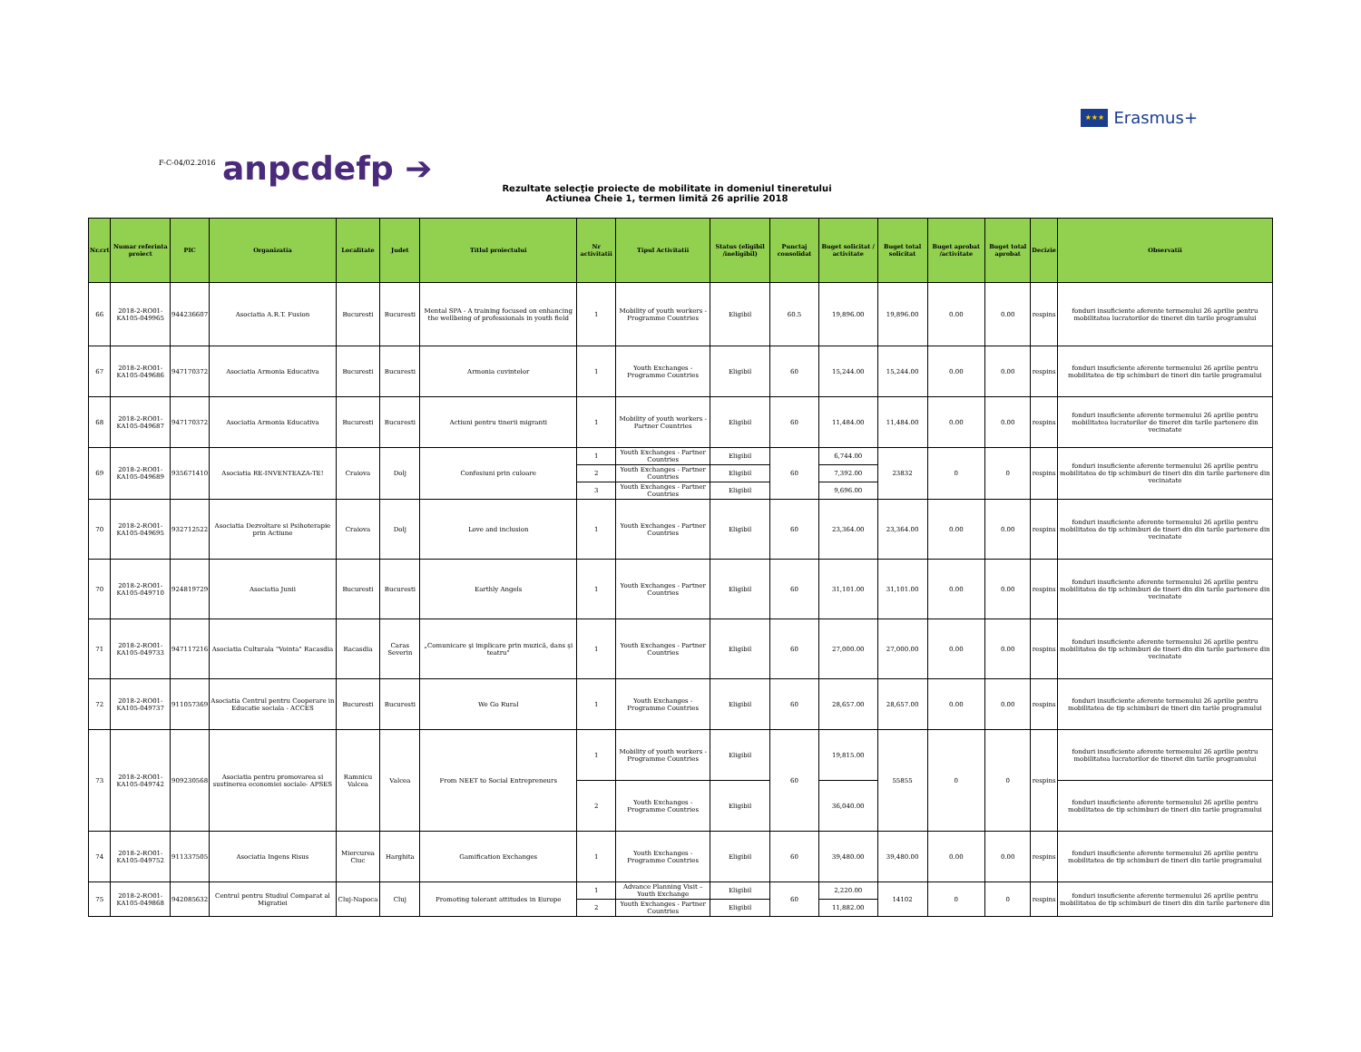★★★ Erasmus+
F-C-04/02.2016
anpcdefp ➔
Rezultate selecţie proiecte de mobilitate in domeniul tineretului
Actiunea Cheie 1, termen limită 26 aprilie 2018
| Nr.crt | Numar referinta proiect | PIC | Organizatia | Localitate | Judet | Titlul proiectului | Nr activitatii | Tipul Activitatii | Status (eligibil /ineligibil) | Punctaj consolidat | Buget solicitat / activitate | Buget total solicitat | Buget aprobat /activitate | Buget total aprobat | Decizie | Observatii |
| --- | --- | --- | --- | --- | --- | --- | --- | --- | --- | --- | --- | --- | --- | --- | --- | --- |
| 66 | 2018-2-RO01-KA105-049965 | 944236607 | Asociatia A.R.T. Fusion | Bucuresti | Bucuresti | Mental SPA - A training focused on enhancing the wellbeing of professionals in youth field | 1 | Mobility of youth workers - Programme Countries | Eligibil | 60.5 | 19,896.00 | 19,896.00 | 0.00 | 0.00 | respins | fonduri insuficiente aferente termenului 26 aprilie pentru mobilitatea lucratorilor de tineret din tarile programului |
| 67 | 2018-2-RO01-KA105-049686 | 947170372 | Asociatia Armonia Educativa | Bucuresti | Bucuresti | Armonia cuvintelor | 1 | Youth Exchanges - Programme Countries | Eligibil | 60 | 15,244.00 | 15,244.00 | 0.00 | 0.00 | respins | fonduri insuficiente aferente termenului 26 aprilie pentru mobilitatea de tip schimburi de tineri din tarile programului |
| 68 | 2018-2-RO01-KA105-049687 | 947170372 | Asociatia Armonia Educativa | Bucuresti | Bucuresti | Actiuni pentru tinerii migranti | 1 | Mobility of youth workers - Partner Countries | Eligibil | 60 | 11,484.00 | 11,484.00 | 0.00 | 0.00 | respins | fonduri insuficiente aferente termenului 26 aprilie pentru mobilitatea lucratorilor de tineret din tarile partenere din vecinatate |
| 69 | 2018-2-RO01-KA105-049689 | 935671410 | Asociatia RE-INVENTEAZA-TE! | Craiova | Dolj | Confesiuni prin culoare | 1 | Youth Exchanges - Partner Countries | Eligibil | 60 | 6,744.00 | 23832 | 0 | 0 | respins | fonduri insuficiente aferente termenului 26 aprilie pentru mobilitatea de tip schimburi de tineri din din tarile partenere din vecinatate |
| | | | | | | | 2 | Youth Exchanges - Partner Countries | Eligibil | | 7,392.00 | | | | | |
| | | | | | | | 3 | Youth Exchanges - Partner Countries | Eligibil | | 9,696.00 | | | | | |
| 70 | 2018-2-RO01-KA105-049695 | 932712522 | Asociatia Dezvoltare si Psihoterapie prin Actiune | Craiova | Dolj | Love and inclusion | 1 | Youth Exchanges - Partner Countries | Eligibil | 60 | 23,364.00 | 23,364.00 | 0.00 | 0.00 | respins | fonduri insuficiente aferente termenului 26 aprilie pentru mobilitatea de tip schimburi de tineri din din tarile partenere din vecinatate |
| 70 | 2018-2-RO01-KA105-049710 | 924819729 | Asociatia Junii | Bucuresti | Bucuresti | Earthly Angels | 1 | Youth Exchanges - Partner Countries | Eligibil | 60 | 31,101.00 | 31,101.00 | 0.00 | 0.00 | respins | fonduri insuficiente aferente termenului 26 aprilie pentru mobilitatea de tip schimburi de tineri din din tarile partenere din vecinatate |
| 71 | 2018-2-RO01-KA105-049733 | 947117216 | Asociatia Culturala "Vointa" Racasdia | Racasdia | Caras Severin | „Comunicare şi implicare prin muzică, dans şi teatru" | 1 | Youth Exchanges - Partner Countries | Eligibil | 60 | 27,000.00 | 27,000.00 | 0.00 | 0.00 | respins | fonduri insuficiente aferente termenului 26 aprilie pentru mobilitatea de tip schimburi de tineri din din tarile partenere din vecinatate |
| 72 | 2018-2-RO01-KA105-049737 | 911057369 | Asociatia Centrul pentru Cooperare in Educatie sociala - ACCES | Bucuresti | Bucuresti | We Go Rural | 1 | Youth Exchanges - Programme Countries | Eligibil | 60 | 28,657.00 | 28,657.00 | 0.00 | 0.00 | respins | fonduri insuficiente aferente termenului 26 aprilie pentru mobilitatea de tip schimburi de tineri din tarile programului |
| 73 | 2018-2-RO01-KA105-049742 | 909230568 | Asociatia pentru promovarea si sustinerea economiei sociale- APSES | Ramnicu Valcea | Valcea | From NEET to Social Entrepreneurs | 1 | Mobility of youth workers - Programme Countries | Eligibil | 60 | 19,815.00 | 55855 | 0 | 0 | respins | fonduri insuficiente aferente termenului 26 aprilie pentru mobilitatea lucratorilor de tineret din tarile programului |
| | | | | | | | 2 | Youth Exchanges - Programme Countries | Eligibil | | 36,040.00 | | | | | fonduri insuficiente aferente termenului 26 aprilie pentru mobilitatea de tip schimburi de tineri din tarile programului |
| 74 | 2018-2-RO01-KA105-049752 | 911337505 | Asociatia Ingens Risus | Miercurea Ciuc | Harghita | Gamification Exchanges | 1 | Youth Exchanges - Programme Countries | Eligibil | 60 | 39,480.00 | 39,480.00 | 0.00 | 0.00 | respins | fonduri insuficiente aferente termenului 26 aprilie pentru mobilitatea de tip schimburi de tineri din tarile programului |
| 75 | 2018-2-RO01-KA105-049868 | 942085632 | Centrul pentru Studiul Comparat al Migratiei | Cluj-Napoca | Cluj | Promoting tolerant attitudes in Europe | 1 | Advance Planning Visit – Youth Exchange | Eligibil | 60 | 2,220.00 | 14102 | 0 | 0 | respins | fonduri insuficiente aferente termenului 26 aprilie pentru mobilitatea de tip schimburi de tineri din din tarile partenere din |
| | | | | | | | 2 | Youth Exchanges - Partner Countries | Eligibil | | 11,882.00 | | | | | |